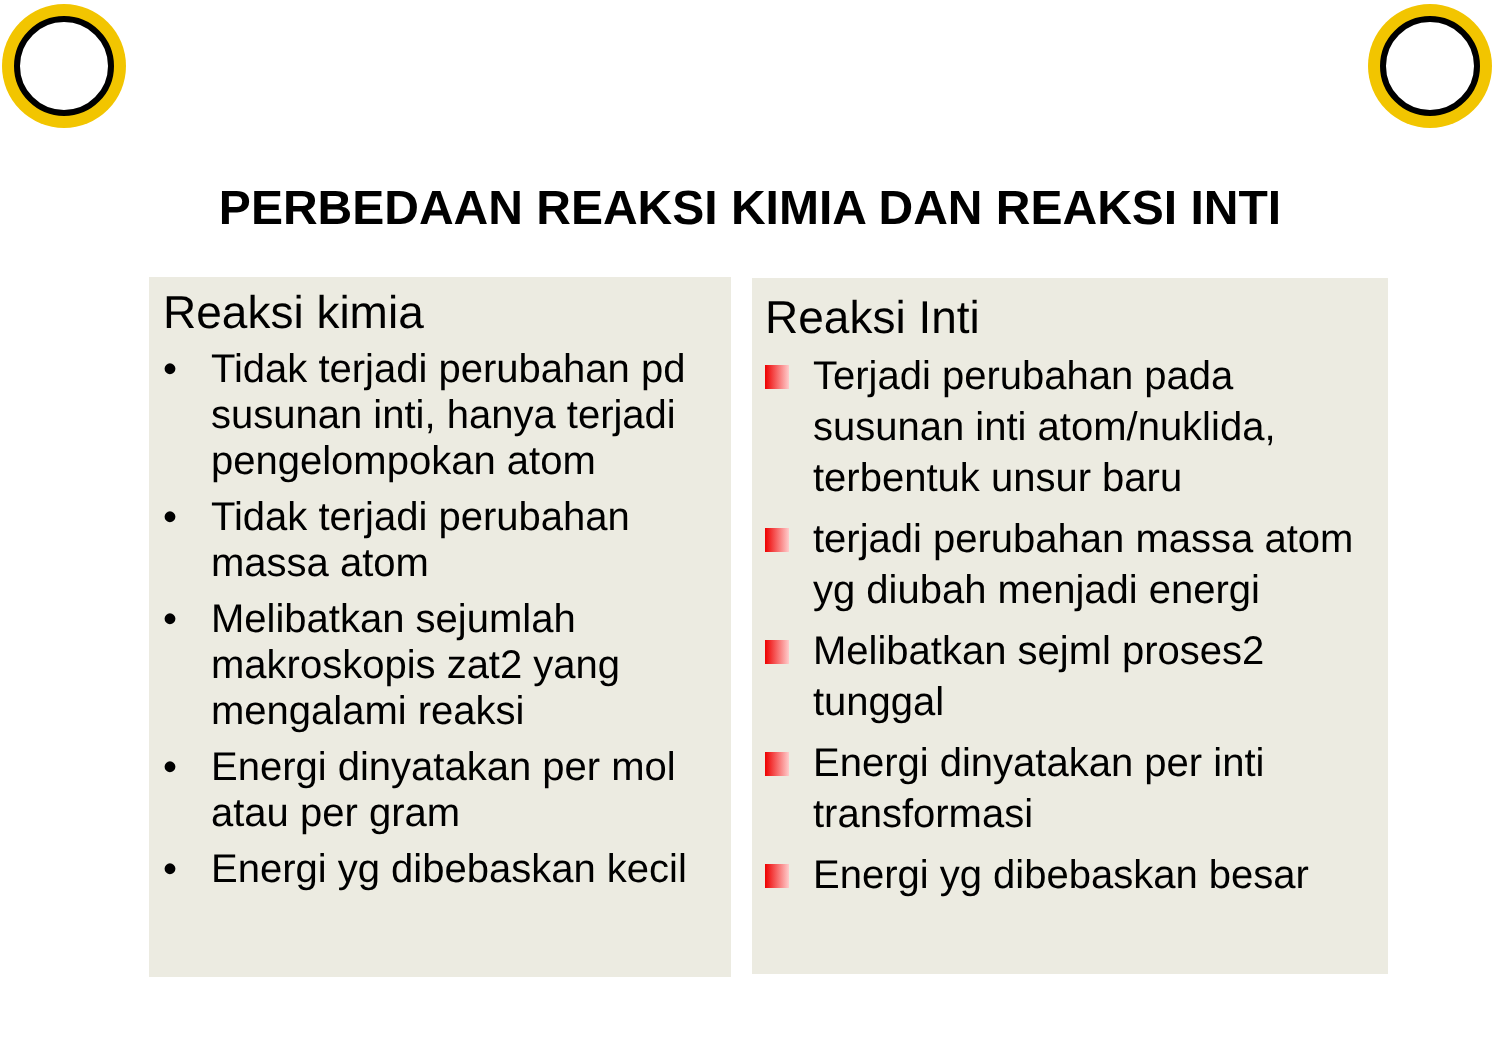PERBEDAAN REAKSI KIMIA DAN REAKSI INTI
Reaksi kimia
• Tidak terjadi perubahan pd susunan inti, hanya terjadi pengelompokan atom
• Tidak terjadi perubahan massa atom
• Melibatkan sejumlah makroskopis zat2 yang mengalami reaksi
• Energi dinyatakan per mol atau per gram
• Energi yg dibebaskan kecil
Reaksi Inti
Terjadi perubahan pada susunan inti atom/nuklida, terbentuk unsur baru
terjadi perubahan massa atom yg diubah menjadi energi
Melibatkan sejml proses2 tunggal
Energi dinyatakan per inti transformasi
Energi yg dibebaskan besar